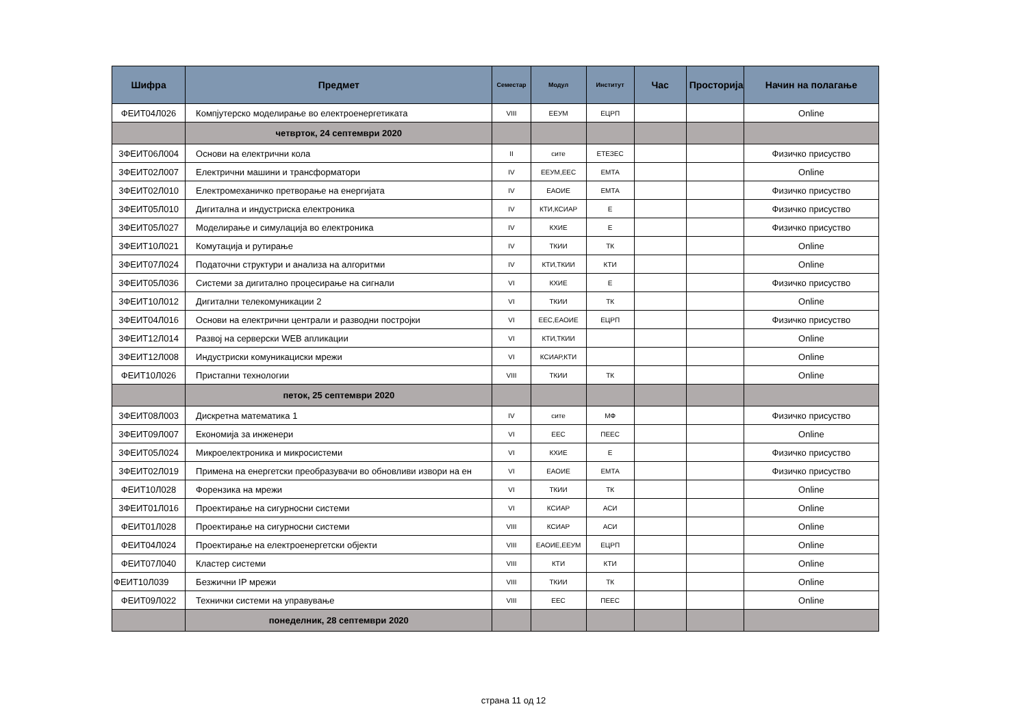| Шифра | Предмет | Семестар | Модул | Институт | Час | Просторија | Начин на полагање |
| --- | --- | --- | --- | --- | --- | --- | --- |
| ФЕИТ04Л026 | Компјутерско моделирање во електроенергетиката | VIII | ЕЕУМ | ЕЦРП | | | Online |
| | четврток, 24 септември 2020 | | | | | | |
| 3ФЕИТ06Л004 | Основи на електрични кола | II | сите | ЕТЕЗЕС | | | Физичко присуство |
| 3ФЕИТ02Л007 | Електрични машини и трансформатори | IV | ЕЕУМ,ЕЕС | ЕМТА | | | Online |
| 3ФЕИТ02Л010 | Електромеханичко претворање на енергијата | IV | ЕАОИЕ | ЕМТА | | | Физичко присуство |
| 3ФЕИТ05Л010 | Дигитална и индустриска електроника | IV | КТИ,КСИАР | Е | | | Физичко присуство |
| 3ФЕИТ05Л027 | Моделирање и симулација во електроника | IV | КХИЕ | Е | | | Физичко присуство |
| 3ФЕИТ10Л021 | Комутација и рутирање | IV | ТКИИ | ТК | | | Online |
| 3ФЕИТ07Л024 | Податочни структури и анализа на алгоритми | IV | КТИ,ТКИИ | КТИ | | | Online |
| 3ФЕИТ05Л036 | Системи за дигитално процесирање на сигнали | VI | КХИЕ | Е | | | Физичко присуство |
| 3ФЕИТ10Л012 | Дигитални телекомуникации 2 | VI | ТКИИ | ТК | | | Online |
| 3ФЕИТ04Л016 | Основи на електрични централи и разводни постројки | VI | ЕЕС,ЕАОИЕ | ЕЦРП | | | Физичко присуство |
| 3ФЕИТ12Л014 | Развој на серверски WEB апликации | VI | КТИ,ТКИИ | | | | Online |
| 3ФЕИТ12Л008 | Индустриски комуникациски мрежи | VI | КСИАР,КТИ | | | | Online |
| ФЕИТ10Л026 | Пристапни технологии | VIII | ТКИИ | ТК | | | Online |
| | петок, 25 септември 2020 | | | | | | |
| 3ФЕИТ08Л003 | Дискретна математика 1 | IV | сите | МФ | | | Физичко присуство |
| 3ФЕИТ09Л007 | Економија за инженери | VI | ЕЕС | ПЕЕС | | | Online |
| 3ФЕИТ05Л024 | Микроелектроника и микросистеми | VI | КХИЕ | Е | | | Физичко присуство |
| 3ФЕИТ02Л019 | Примена на енергетски преобразувачи во обновливи извори на ен | VI | ЕАОИЕ | ЕМТА | | | Физичко присуство |
| ФЕИТ10Л028 | Форензика на мрежи | VI | ТКИИ | ТК | | | Online |
| 3ФЕИТ01Л016 | Проектирање на сигурносни системи | VI | КСИАР | АСИ | | | Online |
| ФЕИТ01Л028 | Проектирање на сигурносни системи | VIII | КСИАР | АСИ | | | Online |
| ФЕИТ04Л024 | Проектирање на електроенергетски објекти | VIII | ЕАОИЕ,ЕЕУМ | ЕЦРП | | | Online |
| ФЕИТ07Л040 | Кластер системи | VIII | КТИ | КТИ | | | Online |
| ФЕИТ10Л039 | Безжични IP мрежи | VIII | ТКИИ | ТК | | | Online |
| ФЕИТ09Л022 | Технички системи на управување | VIII | ЕЕС | ПЕЕС | | | Online |
| | понеделник, 28 септември 2020 | | | | | | |
страна 11 од 12